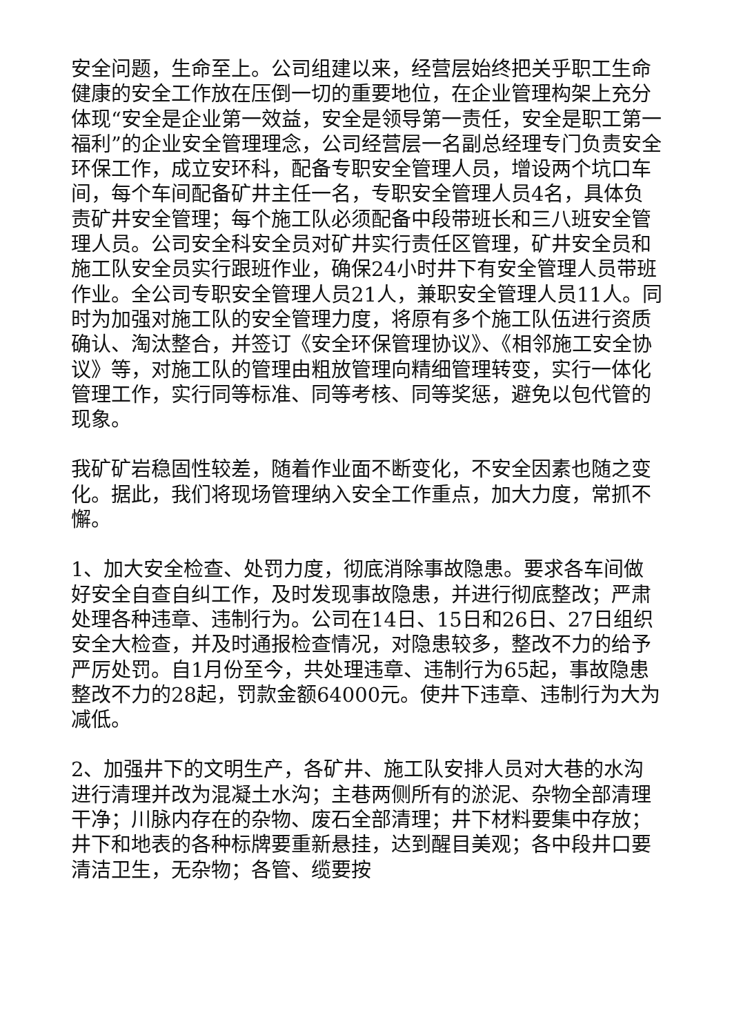安全问题，生命至上。公司组建以来，经营层始终把关乎职工生命健康的安全工作放在压倒一切的重要地位，在企业管理构架上充分体现“安全是企业第一效益，安全是领导第一责任，安全是职工第一福利”的企业安全管理理念，公司经营层一名副总经理专门负责安全环保工作，成立安环科，配备专职安全管理人员，增设两个坑口车间，每个车间配备矿井主任一名，专职安全管理人员4名，具体负责矿井安全管理；每个施工队必须配备中段带班长和三八班安全管理人员。公司安全科安全员对矿井实行责任区管理，矿井安全员和施工队安全员实行跟班作业，确保24小时井下有安全管理人员带班作业。全公司专职安全管理人员21人，兼职安全管理人员11人。同时为加强对施工队的安全管理力度，将原有多个施工队伍进行资质确认、淘汰整合，并签订《安全环保管理协议》、《相邻施工安全协议》等，对施工队的管理由粗放管理向精细管理转变，实行一体化管理工作，实行同等标准、同等考核、同等奖惩，避免以包代管的现象。
我矿矿岩稳固性较差，随着作业面不断变化，不安全因素也随之变化。据此，我们将现场管理纳入安全工作重点，加大力度，常抓不懈。
1、加大安全检查、处罚力度，彻底消除事故隐患。要求各车间做好安全自查自纠工作，及时发现事故隐患，并进行彻底整改；严肃处理各种违章、违制行为。公司在14日、15日和26日、27日组织安全大检查，并及时通报检查情况，对隐患较多，整改不力的给予严厉处罚。自1月份至今，共处理违章、违制行为65起，事故隐患整改不力的28起，罚款金额64000元。使井下违章、违制行为大为减低。
2、加强井下的文明生产，各矿井、施工队安排人员对大巷的水沟进行清理并改为混凝土水沟；主巷两侧所有的淤泥、杂物全部清理干净；川脉内存在的杂物、废石全部清理；井下材料要集中存放；井下和地表的各种标牌要重新悬挂，达到醒目美观；各中段井口要清洁卫生，无杂物；各管、缆要按